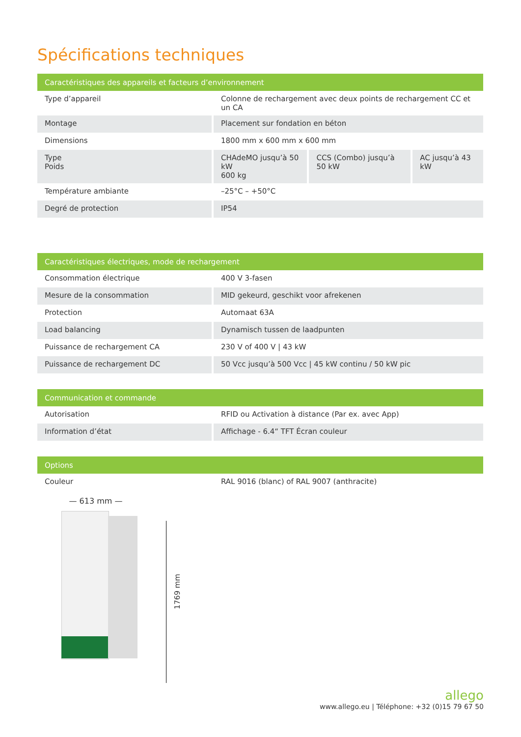Spécifications techniques
| Caractéristiques des appareils et facteurs d’environnement | | | |
| --- | --- | --- | --- |
| Type d’appareil | Colonne de rechargement avec deux points de rechargement CC et un CA | | |
| Montage | Placement sur fondation en béton | | |
| Dimensions | 1800 mm x 600 mm x 600 mm | | |
| Type Poids | CHAdeMO jusqu’à 50 kW 600 kg | CCS (Combo) jusqu’à 50 kW | AC jusqu’à 43 kW |
| Température ambiante | –25°C – +50°C | | |
| Degré de protection | IP54 | | |
| Caractéristiques électriques, mode de rechargement | |
| --- | --- |
| Consommation électrique | 400 V 3-fasen |
| Mesure de la consommation | MID gekeurd, geschikt voor afrekenen |
| Protection | Automaat 63A |
| Load balancing | Dynamisch tussen de laadpunten |
| Puissance de rechargement CA | 230 V of 400 V / 43 kW |
| Puissance de rechargement DC | 50 Vcc jusqu’à 500 Vcc / 45 kW continu / 50 kW pic |
| Communication et commande | |
| --- | --- |
| Autorisation | RFID ou Activation à distance (Par ex. avec App) |
| Information d’état | Affichage - 6.4“ TFT Écran couleur |
| Options | |
| --- | --- |
| Couleur | RAL 9016 (blanc) of RAL 9007 (anthracite) |
— 613 mm —
1769 mm
allego
www.allego.eu | Téléphone: +32 (0)15 79 67 50